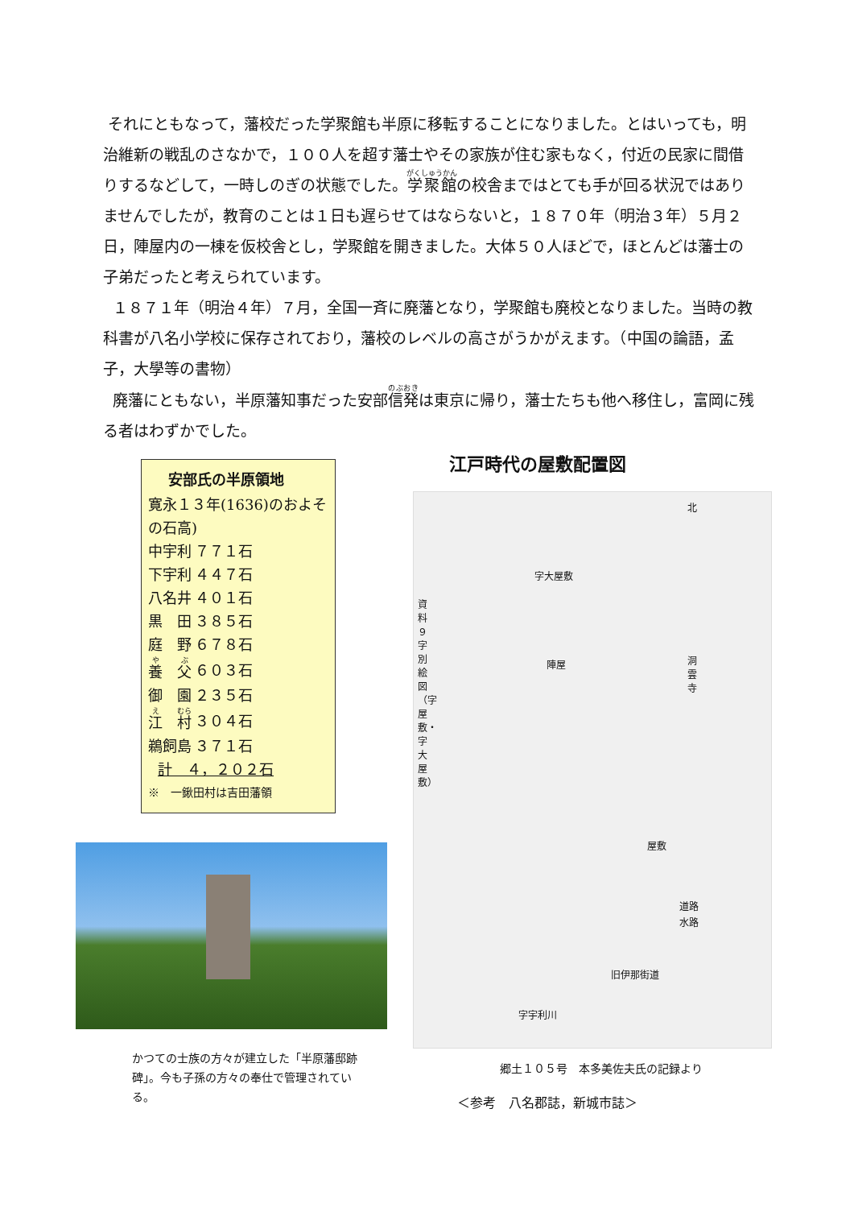それにともなって，藩校だった学聚館も半原に移転することになりました。とはいっても，明治維新の戦乱のさなかで，１００人を超す藩士やその家族が住む家もなく，付近の民家に間借りするなどして，一時しのぎの状態でした。学聚館の校舎まではとても手が回る状況ではありませんでしたが，教育のことは１日も遅らせてはならないと，１８７０年（明治３年）５月２日，陣屋内の一棟を仮校舎とし，学聚館を開きました。大体５０人ほどで，ほとんどは藩士の子弟だったと考えられています。
１８７１年（明治４年）７月，全国一斉に廃藩となり，学聚館も廃校となりました。当時の教科書が八名小学校に保存されており，藩校のレベルの高さがうかがえます。（中国の論語，孟子，大學等の書物）
廃藩にともない，半原藩知事だった安部信発は東京に帰り，藩士たちも他へ移住し，富岡に残る者はわずかでした。
安部氏の半原領地
寛永１３年(1636)のおよその石高)
| 中宇利 | ７７１石 |
| 下宇利 | ４４７石 |
| 八名井 | ４０１石 |
| 黒 田 | ３８５石 |
| 庭 野 | ６７８石 |
| 養 父 | ６０３石 |
| 御 園 | ２３５石 |
| 江 村 | ３０４石 |
| 鵜飼島 | ３７１石 |
計　４，２０２石
※　一鍬田村は吉田藩領
かつての士族の方々が建立した「半原藩邸跡碑」。今も子孫の方々の奉仕で管理されている。
江戸時代の屋敷配置図
資料９ 字別絵図（字屋敷・字大屋敷）
字大屋敷
陣屋 洞雲寺
北
屋敷
道路
水路
旧伊那街道
字宇利川
郷土１０５号　本多美佐夫氏の記録より
＜参考　八名郡誌，新城市誌＞